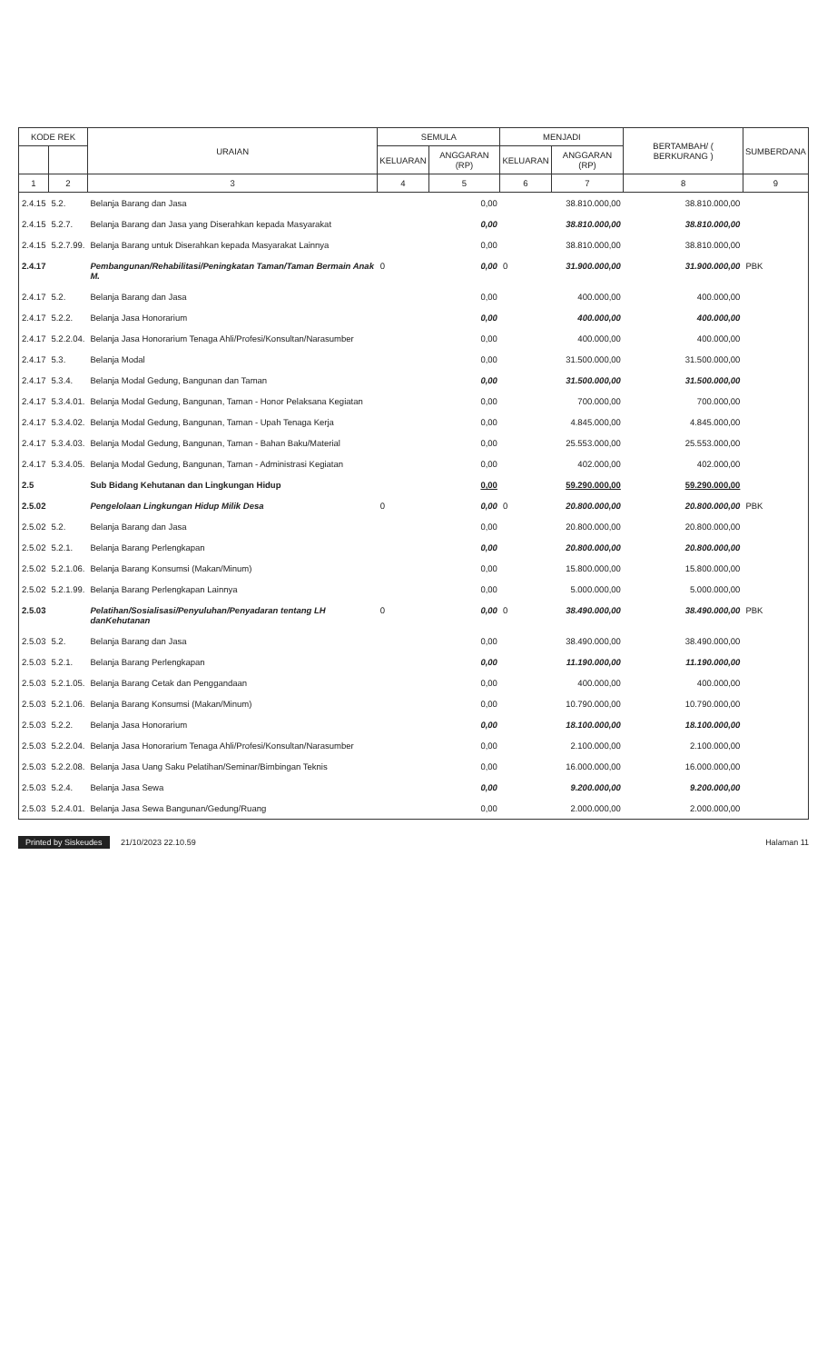| KODE REK | | URAIAN | SEMULA | | MENJADI | | BERTAMBAH/ ( BERKURANG ) | SUMBERDANA |
| --- | --- | --- | --- | --- | --- | --- | --- | --- |
| | | | KELUARAN | ANGGARAN (RP) | KELUARAN | ANGGARAN (RP) | | |
| 1 | 2 | 3 | 4 | 5 | 6 | 7 | 8 | 9 |
| 2.4.15 | 5.2. | Belanja Barang dan Jasa | | 0,00 | | 38.810.000,00 | 38.810.000,00 | |
| 2.4.15 | 5.2.7. | Belanja Barang dan Jasa yang Diserahkan kepada Masyarakat | | 0,00 | | 38.810.000,00 | 38.810.000,00 | |
| 2.4.15 | 5.2.7.99. | Belanja Barang untuk Diserahkan kepada Masyarakat Lainnya | | 0,00 | | 38.810.000,00 | 38.810.000,00 | |
| 2.4.17 | | Pembangunan/Rehabilitasi/Peningkatan Taman/Taman Bermain Anak M. | 0 | 0,00 | 0 | 31.900.000,00 | 31.900.000,00 | PBK |
| 2.4.17 | 5.2. | Belanja Barang dan Jasa | | 0,00 | | 400.000,00 | 400.000,00 | |
| 2.4.17 | 5.2.2. | Belanja Jasa Honorarium | | 0,00 | | 400.000,00 | 400.000,00 | |
| 2.4.17 | 5.2.2.04. | Belanja Jasa Honorarium Tenaga Ahli/Profesi/Konsultan/Narasumber | | 0,00 | | 400.000,00 | 400.000,00 | |
| 2.4.17 | 5.3. | Belanja Modal | | 0,00 | | 31.500.000,00 | 31.500.000,00 | |
| 2.4.17 | 5.3.4. | Belanja Modal Gedung, Bangunan dan Taman | | 0,00 | | 31.500.000,00 | 31.500.000,00 | |
| 2.4.17 | 5.3.4.01. | Belanja Modal Gedung, Bangunan, Taman - Honor Pelaksana Kegiatan | | 0,00 | | 700.000,00 | 700.000,00 | |
| 2.4.17 | 5.3.4.02. | Belanja Modal Gedung, Bangunan, Taman - Upah Tenaga Kerja | | 0,00 | | 4.845.000,00 | 4.845.000,00 | |
| 2.4.17 | 5.3.4.03. | Belanja Modal Gedung, Bangunan, Taman - Bahan Baku/Material | | 0,00 | | 25.553.000,00 | 25.553.000,00 | |
| 2.4.17 | 5.3.4.05. | Belanja Modal Gedung, Bangunan, Taman - Administrasi Kegiatan | | 0,00 | | 402.000,00 | 402.000,00 | |
| 2.5 | | Sub Bidang Kehutanan dan Lingkungan Hidup | | 0,00 | | 59.290.000,00 | 59.290.000,00 | |
| 2.5.02 | | Pengelolaan Lingkungan Hidup Milik Desa | 0 | 0,00 | 0 | 20.800.000,00 | 20.800.000,00 | PBK |
| 2.5.02 | 5.2. | Belanja Barang dan Jasa | | 0,00 | | 20.800.000,00 | 20.800.000,00 | |
| 2.5.02 | 5.2.1. | Belanja Barang Perlengkapan | | 0,00 | | 20.800.000,00 | 20.800.000,00 | |
| 2.5.02 | 5.2.1.06. | Belanja Barang Konsumsi (Makan/Minum) | | 0,00 | | 15.800.000,00 | 15.800.000,00 | |
| 2.5.02 | 5.2.1.99. | Belanja Barang Perlengkapan Lainnya | | 0,00 | | 5.000.000,00 | 5.000.000,00 | |
| 2.5.03 | | Pelatihan/Sosialisasi/Penyuluhan/Penyadaran tentang LH danKehutanan | 0 | 0,00 | 0 | 38.490.000,00 | 38.490.000,00 | PBK |
| 2.5.03 | 5.2. | Belanja Barang dan Jasa | | 0,00 | | 38.490.000,00 | 38.490.000,00 | |
| 2.5.03 | 5.2.1. | Belanja Barang Perlengkapan | | 0,00 | | 11.190.000,00 | 11.190.000,00 | |
| 2.5.03 | 5.2.1.05. | Belanja Barang Cetak dan Penggandaan | | 0,00 | | 400.000,00 | 400.000,00 | |
| 2.5.03 | 5.2.1.06. | Belanja Barang Konsumsi (Makan/Minum) | | 0,00 | | 10.790.000,00 | 10.790.000,00 | |
| 2.5.03 | 5.2.2. | Belanja Jasa Honorarium | | 0,00 | | 18.100.000,00 | 18.100.000,00 | |
| 2.5.03 | 5.2.2.04. | Belanja Jasa Honorarium Tenaga Ahli/Profesi/Konsultan/Narasumber | | 0,00 | | 2.100.000,00 | 2.100.000,00 | |
| 2.5.03 | 5.2.2.08. | Belanja Jasa Uang Saku Pelatihan/Seminar/Bimbingan Teknis | | 0,00 | | 16.000.000,00 | 16.000.000,00 | |
| 2.5.03 | 5.2.4. | Belanja Jasa Sewa | | 0,00 | | 9.200.000,00 | 9.200.000,00 | |
| 2.5.03 | 5.2.4.01. | Belanja Jasa Sewa Bangunan/Gedung/Ruang | | 0,00 | | 2.000.000,00 | 2.000.000,00 | |
Printed by Siskeudes 21/10/2023 22.10.59
Halaman 11